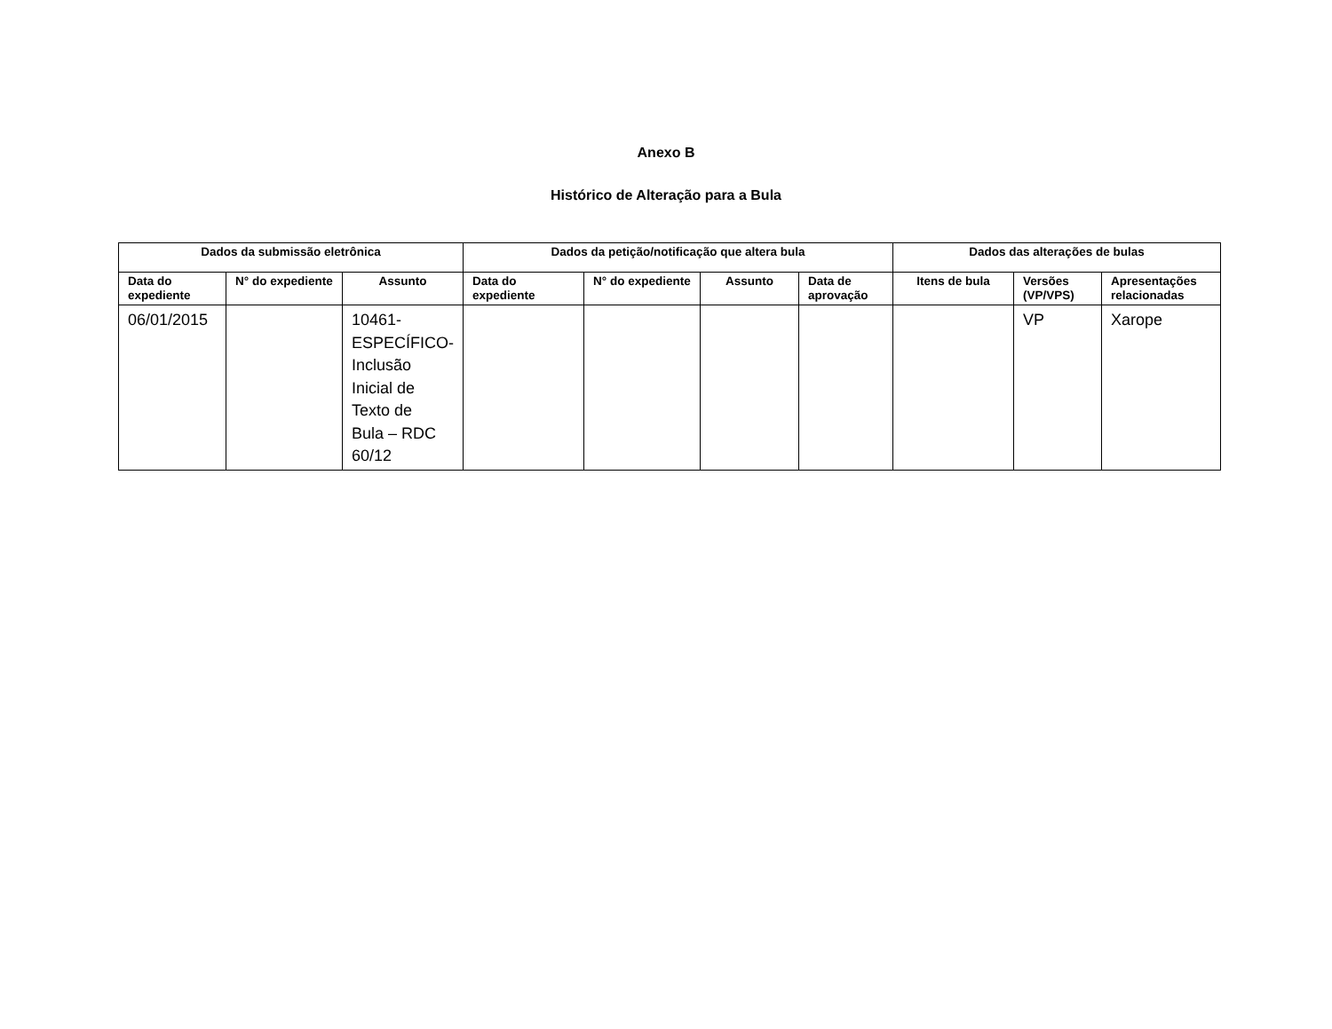Anexo B
Histórico de Alteração para a Bula
| Dados da submissão eletrônica | | | Dados da petição/notificação que altera bula | | | | Dados das alterações de bulas | | |
| --- | --- | --- | --- | --- | --- | --- | --- | --- | --- |
| Data do expediente | N° do expediente | Assunto | Data do expediente | N° do expediente | Assunto | Data de aprovação | Itens de bula | Versões (VP/VPS) | Apresentações relacionadas |
| 06/01/2015 | | 10461- ESPECÍFICO- Inclusão Inicial de Texto de Bula – RDC 60/12 | | | | | | VP | Xarope |